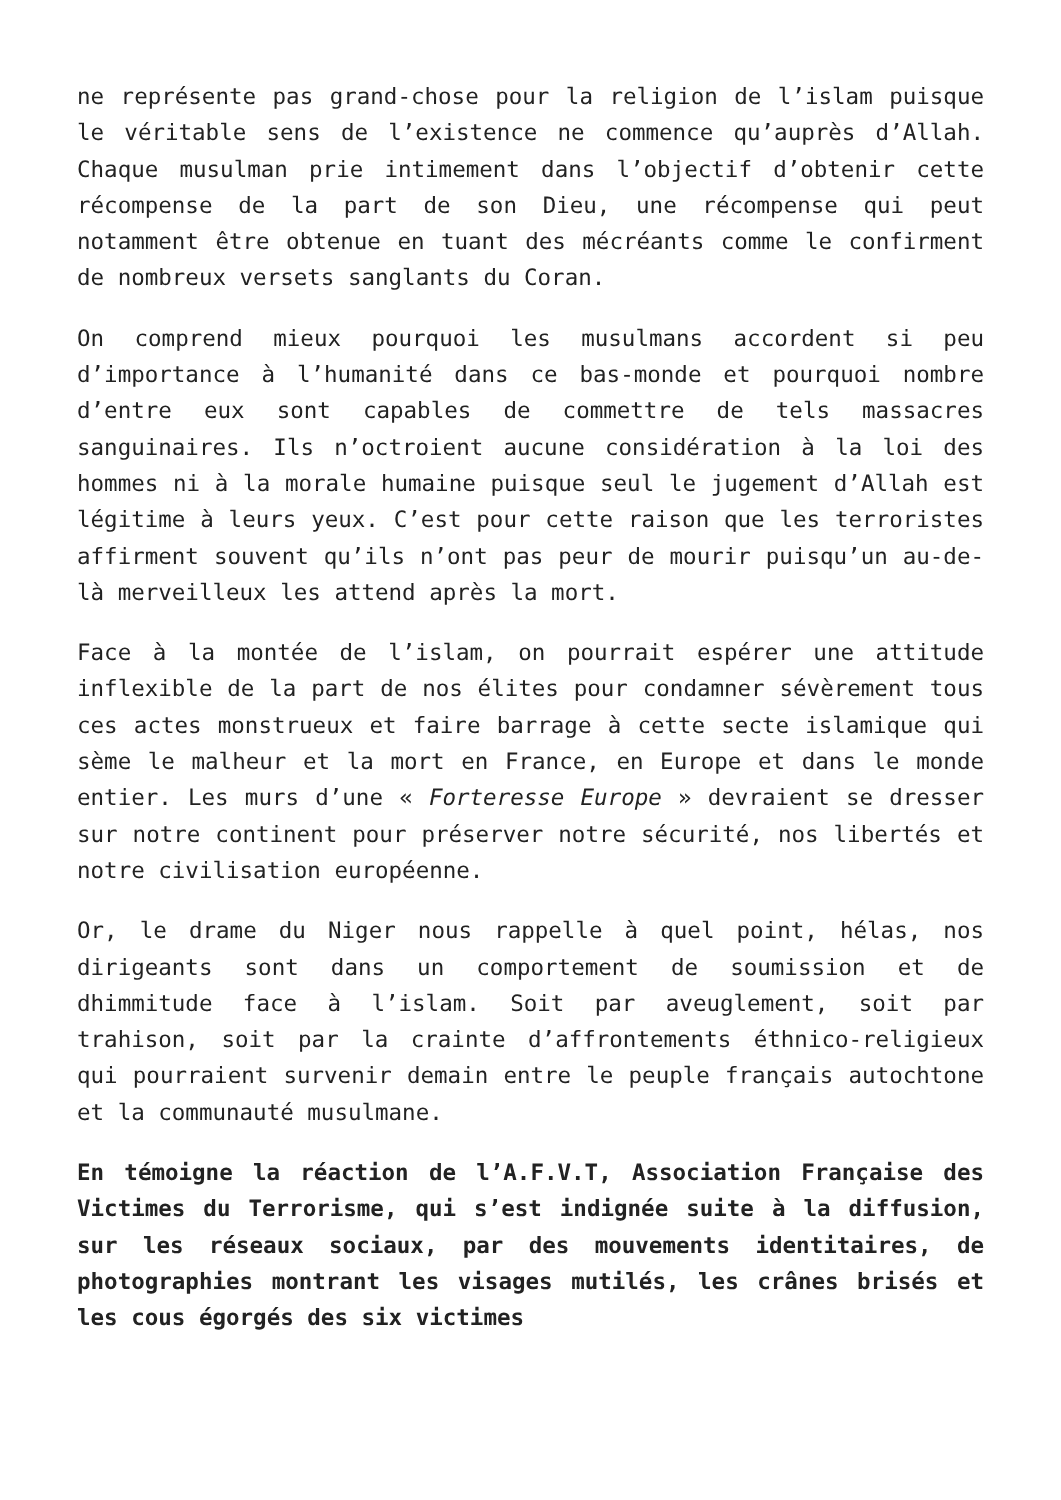ne représente pas grand-chose pour la religion de l’islam puisque le véritable sens de l’existence ne commence qu’auprès d’Allah. Chaque musulman prie intimement dans l’objectif d’obtenir cette récompense de la part de son Dieu, une récompense qui peut notamment être obtenue en tuant des mécréants comme le confirment de nombreux versets sanglants du Coran.
On comprend mieux pourquoi les musulmans accordent si peu d’importance à l’humanité dans ce bas-monde et pourquoi nombre d’entre eux sont capables de commettre de tels massacres sanguinaires. Ils n’octroient aucune considération à la loi des hommes ni à la morale humaine puisque seul le jugement d’Allah est légitime à leurs yeux. C’est pour cette raison que les terroristes affirment souvent qu’ils n’ont pas peur de mourir puisqu’un au-de-là merveilleux les attend après la mort.
Face à la montée de l’islam, on pourrait espérer une attitude inflexible de la part de nos élites pour condamner sévèrement tous ces actes monstrueux et faire barrage à cette secte islamique qui sème le malheur et la mort en France, en Europe et dans le monde entier. Les murs d’une « Forteresse Europe » devraient se dresser sur notre continent pour préserver notre sécurité, nos libertés et notre civilisation européenne.
Or, le drame du Niger nous rappelle à quel point, hélas, nos dirigeants sont dans un comportement de soumission et de dhimmitude face à l’islam. Soit par aveuglement, soit par trahison, soit par la crainte d’affrontements éthnico-religieux qui pourraient survenir demain entre le peuple français autochtone et la communauté musulmane.
En témoigne la réaction de l’A.F.V.T, Association Française des Victimes du Terrorisme, qui s’est indignée suite à la diffusion, sur les réseaux sociaux, par des mouvements identitaires, de photographies montrant les visages mutilés, les crânes brisés et les cous égorgés des six victimes